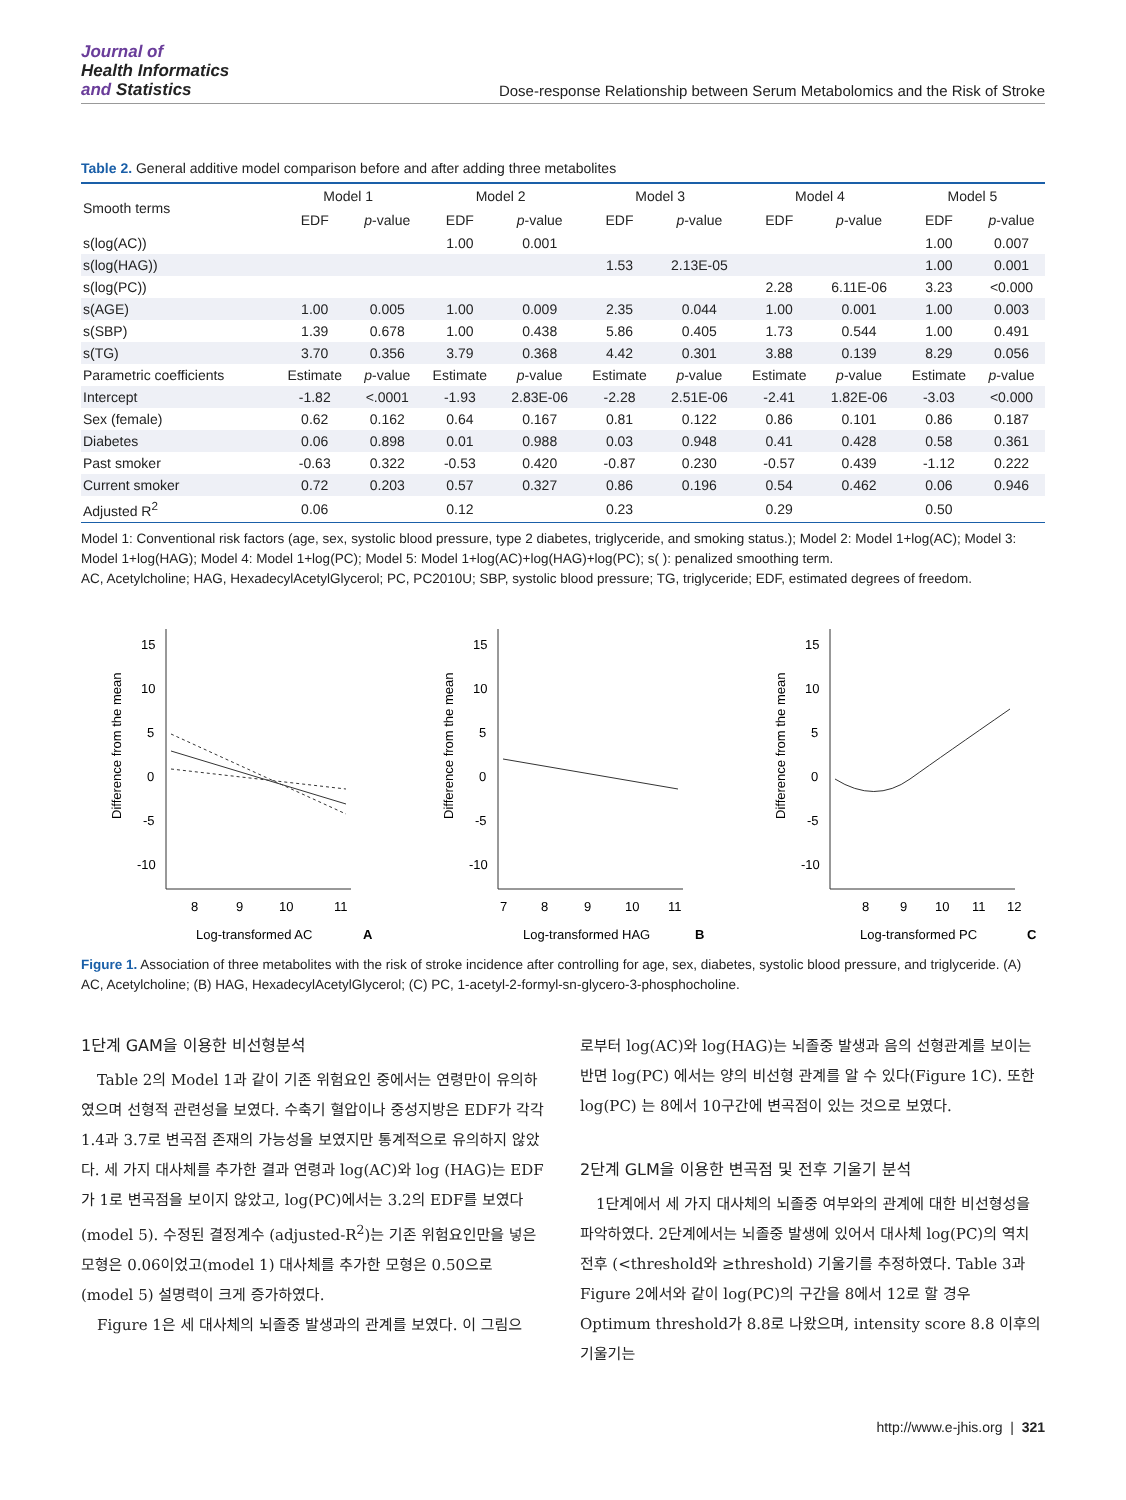Journal of
Health Informatics
and Statistics
Dose-response Relationship between Serum Metabolomics and the Risk of Stroke
Table 2. General additive model comparison before and after adding three metabolites
| Smooth terms | Model 1 | | Model 2 | | Model 3 | | Model 4 | | Model 5 | |
| --- | --- | --- | --- | --- | --- | --- | --- | --- | --- | --- |
| | EDF | p -value | EDF | p -value | EDF | p -value | EDF | p -value | EDF | p -value |
| s(log(AC)) | | | 1.00 | 0.001 | | | | | 1.00 | 0.007 |
| s(log(HAG)) | | | | | 1.53 | 2.13E-05 | | | 1.00 | 0.001 |
| s(log(PC)) | | | | | | | 2.28 | 6.11E-06 | 3.23 | <0.000 |
| s(AGE) | 1.00 | 0.005 | 1.00 | 0.009 | 2.35 | 0.044 | 1.00 | 0.001 | 1.00 | 0.003 |
| s(SBP) | 1.39 | 0.678 | 1.00 | 0.438 | 5.86 | 0.405 | 1.73 | 0.544 | 1.00 | 0.491 |
| s(TG) | 3.70 | 0.356 | 3.79 | 0.368 | 4.42 | 0.301 | 3.88 | 0.139 | 8.29 | 0.056 |
| Parametric coefficients | Estimate | p -value | Estimate | p -value | Estimate | p -value | Estimate | p -value | Estimate | p -value |
| Intercept | -1.82 | <.0001 | -1.93 | 2.83E-06 | -2.28 | 2.51E-06 | -2.41 | 1.82E-06 | -3.03 | <0.000 |
| Sex (female) | 0.62 | 0.162 | 0.64 | 0.167 | 0.81 | 0.122 | 0.86 | 0.101 | 0.86 | 0.187 |
| Diabetes | 0.06 | 0.898 | 0.01 | 0.988 | 0.03 | 0.948 | 0.41 | 0.428 | 0.58 | 0.361 |
| Past smoker | -0.63 | 0.322 | -0.53 | 0.420 | -0.87 | 0.230 | -0.57 | 0.439 | -1.12 | 0.222 |
| Current smoker | 0.72 | 0.203 | 0.57 | 0.327 | 0.86 | 0.196 | 0.54 | 0.462 | 0.06 | 0.946 |
| Adjusted R<sup>2</sup> | 0.06 | | 0.12 | | 0.23 | | 0.29 | | 0.50 | |
Model 1: Conventional risk factors (age, sex, systolic blood pressure, type 2 diabetes, triglyceride, and smoking status.); Model 2: Model 1+log(AC); Model 3: Model 1+log(HAG); Model 4: Model 1+log(PC); Model 5: Model 1+log(AC)+log(HAG)+log(PC); s( ): penalized smoothing term.
AC, Acetylcholine; HAG, HexadecylAcetylGlycerol; PC, PC2010U; SBP, systolic blood pressure; TG, triglyceride; EDF, estimated degrees of freedom.
Difference from the mean
15
10
5
0
-5
-10
8
9
10
11
Log-transformed AC
A
Difference from the mean
15
10
5
0
-5
-10
7
8
9
10
11
Log-transformed HAG
B
Difference from the mean
15
10
5
0
-5
-10
8
9
10
11
12
Log-transformed PC
C
Figure 1. Association of three metabolites with the risk of stroke incidence after controlling for age, sex, diabetes, systolic blood pressure, and triglyceride. (A) AC, Acetylcholine; (B) HAG, HexadecylAcetylGlycerol; (C) PC, 1-acetyl-2-formyl-sn-glycero-3-phosphocholine.
1단계 GAM을 이용한 비선형분석
Table 2의 Model 1과 같이 기존 위험요인 중에서는 연령만이 유의하였으며 선형적 관련성을 보였다. 수축기 혈압이나 중성지방은 EDF가 각각 1.4과 3.7로 변곡점 존재의 가능성을 보였지만 통계적으로 유의하지 않았다. 세 가지 대사체를 추가한 결과 연령과 log(AC)와 log (HAG)는 EDF가 1로 변곡점을 보이지 않았고, log(PC)에서는 3.2의 EDF를 보였다(model 5). 수정된 결정계수 (adjusted-R<sup>2</sup>)는 기존 위험요인만을 넣은 모형은 0.06이었고(model 1) 대사체를 추가한 모형은 0.50으로 (model 5) 설명력이 크게 증가하였다.
Figure 1은 세 대사체의 뇌졸중 발생과의 관계를 보였다. 이 그림으
로부터 log(AC)와 log(HAG)는 뇌졸중 발생과 음의 선형관계를 보이는 반면 log(PC) 에서는 양의 비선형 관계를 알 수 있다(Figure 1C). 또한 log(PC) 는 8에서 10구간에 변곡점이 있는 것으로 보였다.
2단계 GLM을 이용한 변곡점 및 전후 기울기 분석
1단계에서 세 가지 대사체의 뇌졸중 여부와의 관계에 대한 비선형성을 파악하였다. 2단계에서는 뇌졸중 발생에 있어서 대사체 log(PC)의 역치 전후 (<threshold와 ≥threshold) 기울기를 추정하였다. Table 3과 Figure 2에서와 같이 log(PC)의 구간을 8에서 12로 할 경우 Optimum threshold가 8.8로 나왔으며, intensity score 8.8 이후의 기울기는
http://www.e-jhis.org | 321